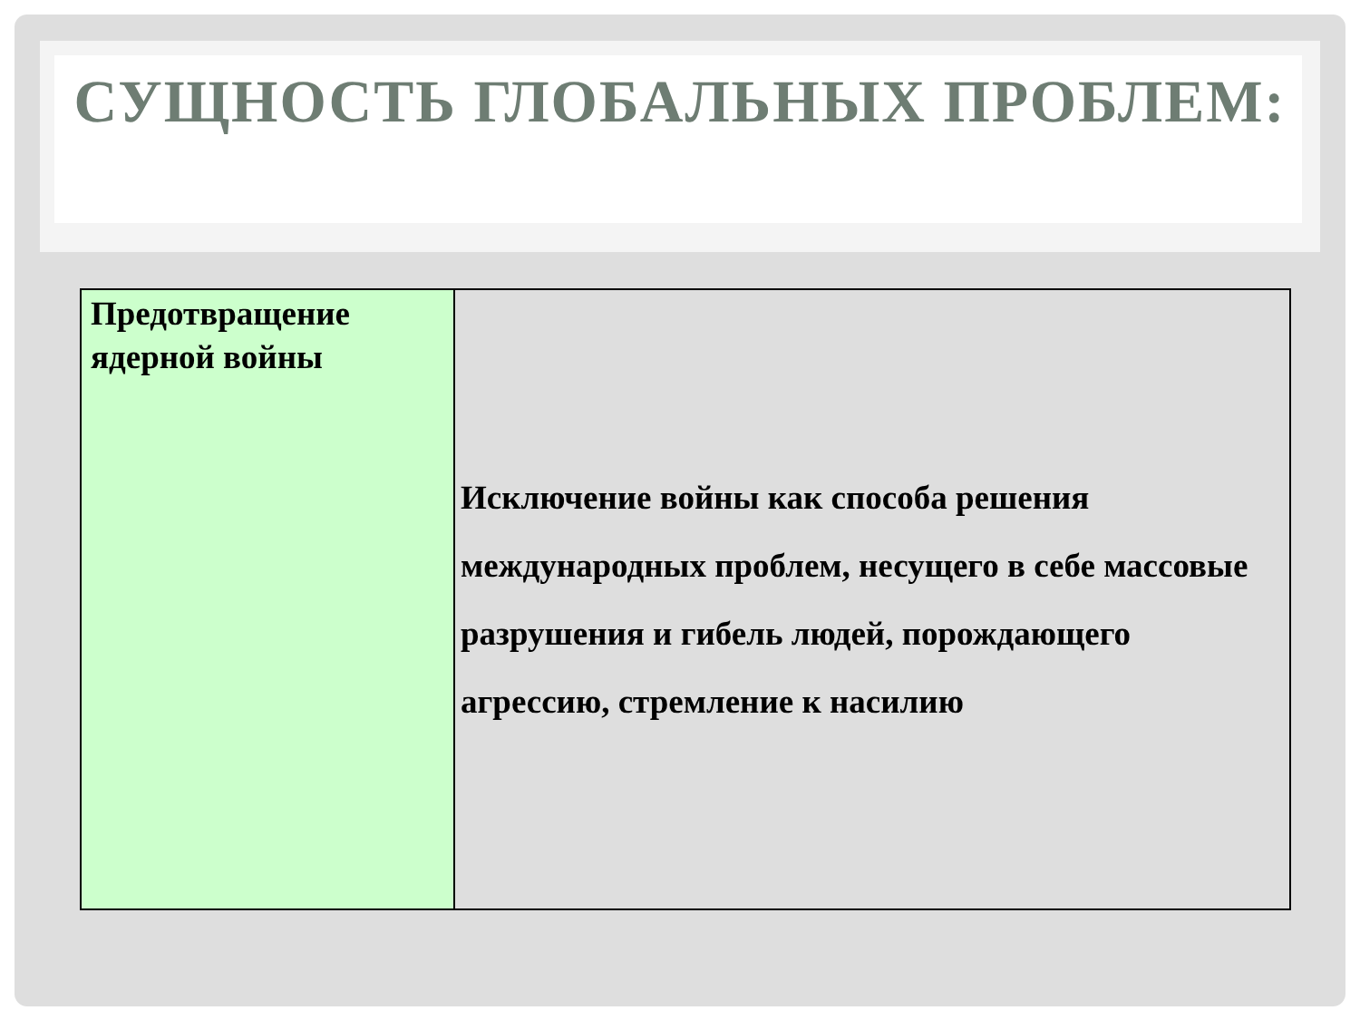СУЩНОСТЬ ГЛОБАЛЬНЫХ ПРОБЛЕМ:
| Предотвращение ядерной войны | Исключение войны как способа решения международных проблем, несущего в себе массовые разрушения и гибель людей, порождающего агрессию, стремление к насилию |